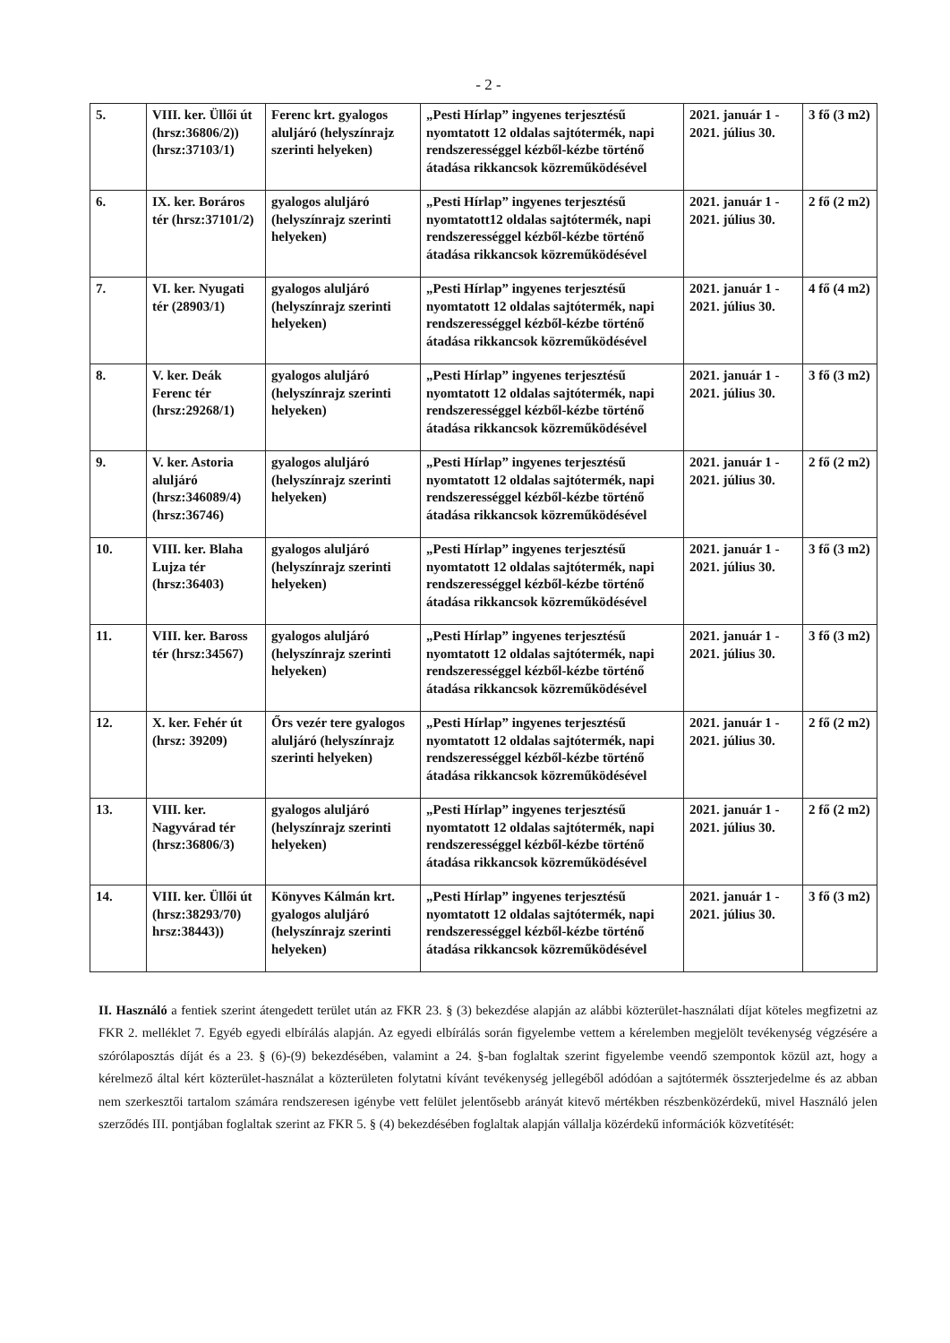- 2 -
| 5. | VIII. ker. Üllői út (hrsz:36806/2)) (hrsz:37103/1) | Ferenc krt. gyalogos aluljáró (helyszínrajz szerinti helyeken) | „Pesti Hírlap” ingyenes terjesztésű nyomtatott 12 oldalas sajtótermék, napi rendszerességgel kézből-kézbe történő átadása rikkancsok közreműködésével | 2021. január 1 - 2021. július 30. | 3 fő (3 m2) |
| 6. | IX. ker. Boráros tér (hrsz:37101/2) | gyalogos aluljáró (helyszínrajz szerinti helyeken) | „Pesti Hírlap” ingyenes terjesztésű nyomtatott12 oldalas sajtótermék, napi rendszerességgel kézből-kézbe történő átadása rikkancsok közreműködésével | 2021. január 1 - 2021. július 30. | 2 fő (2 m2) |
| 7. | VI. ker. Nyugati tér (28903/1) | gyalogos aluljáró (helyszínrajz szerinti helyeken) | „Pesti Hírlap” ingyenes terjesztésű nyomtatott 12 oldalas sajtótermék, napi rendszerességgel kézből-kézbe történő átadása rikkancsok közreműködésével | 2021. január 1 - 2021. július 30. | 4 fő (4 m2) |
| 8. | V. ker. Deák Ferenc tér (hrsz:29268/1) | gyalogos aluljáró (helyszínrajz szerinti helyeken) | „Pesti Hírlap” ingyenes terjesztésű nyomtatott 12 oldalas sajtótermék, napi rendszerességgel kézből-kézbe történő átadása rikkancsok közreműködésével | 2021. január 1 - 2021. július 30. | 3 fő (3 m2) |
| 9. | V. ker. Astoria aluljáró (hrsz:346089/4) (hrsz:36746) | gyalogos aluljáró (helyszínrajz szerinti helyeken) | „Pesti Hírlap” ingyenes terjesztésű nyomtatott 12 oldalas sajtótermék, napi rendszerességgel kézből-kézbe történő átadása rikkancsok közreműködésével | 2021. január 1 - 2021. július 30. | 2 fő (2 m2) |
| 10. | VIII. ker. Blaha Lujza tér (hrsz:36403) | gyalogos aluljáró (helyszínrajz szerinti helyeken) | „Pesti Hírlap” ingyenes terjesztésű nyomtatott 12 oldalas sajtótermék, napi rendszerességgel kézből-kézbe történő átadása rikkancsok közreműködésével | 2021. január 1 - 2021. július 30. | 3 fő (3 m2) |
| 11. | VIII. ker. Baross tér (hrsz:34567) | gyalogos aluljáró (helyszínrajz szerinti helyeken) | „Pesti Hírlap” ingyenes terjesztésű nyomtatott 12 oldalas sajtótermék, napi rendszerességgel kézből-kézbe történő átadása rikkancsok közreműködésével | 2021. január 1 - 2021. július 30. | 3 fő (3 m2) |
| 12. | X. ker. Fehér út (hrsz: 39209) | Őrs vezér tere gyalogos aluljáró (helyszínrajz szerinti helyeken) | „Pesti Hírlap” ingyenes terjesztésű nyomtatott 12 oldalas sajtótermék, napi rendszerességgel kézből-kézbe történő átadása rikkancsok közreműködésével | 2021. január 1 - 2021. július 30. | 2 fő (2 m2) |
| 13. | VIII. ker. Nagyvárad tér (hrsz:36806/3) | gyalogos aluljáró (helyszínrajz szerinti helyeken) | „Pesti Hírlap” ingyenes terjesztésű nyomtatott 12 oldalas sajtótermék, napi rendszerességgel kézből-kézbe történő átadása rikkancsok közreműködésével | 2021. január 1 - 2021. július 30. | 2 fő (2 m2) |
| 14. | VIII. ker. Üllői út (hrsz:38293/70) hrsz:38443)) | Könyves Kálmán krt. gyalogos aluljáró (helyszínrajz szerinti helyeken) | „Pesti Hírlap” ingyenes terjesztésű nyomtatott 12 oldalas sajtótermék, napi rendszerességgel kézből-kézbe történő átadása rikkancsok közreműködésével | 2021. január 1 - 2021. július 30. | 3 fő (3 m2) |
II. Használó a fentiek szerint átengedett terület után az FKR 23. § (3) bekezdése alapján az alábbi közterület-használati díjat köteles megfizetni az FKR 2. melléklet 7. Egyéb egyedi elbírálás alapján. Az egyedi elbírálás során figyelembe vettem a kérelemben megjelölt tevékenység végzésére a szórólaposztás díját és a 23. § (6)-(9) bekezdésében, valamint a 24. §-ban foglaltak szerint figyelembe veendő szempontok közül azt, hogy a kérelmező által kért közterület-használat a közterületen folytatni kívánt tevékenység jellegéből adódóan a sajtótermék összterjedelme és az abban nem szerkesztői tartalom számára rendszeresen igénybe vett felület jelentősebb arányát kitevő mértékben részbenközérdekű, mivel Használó jelen szerződés III. pontjában foglaltak szerint az FKR 5. § (4) bekezdésében foglaltak alapján vállalja közérdekű információk közvetítését: